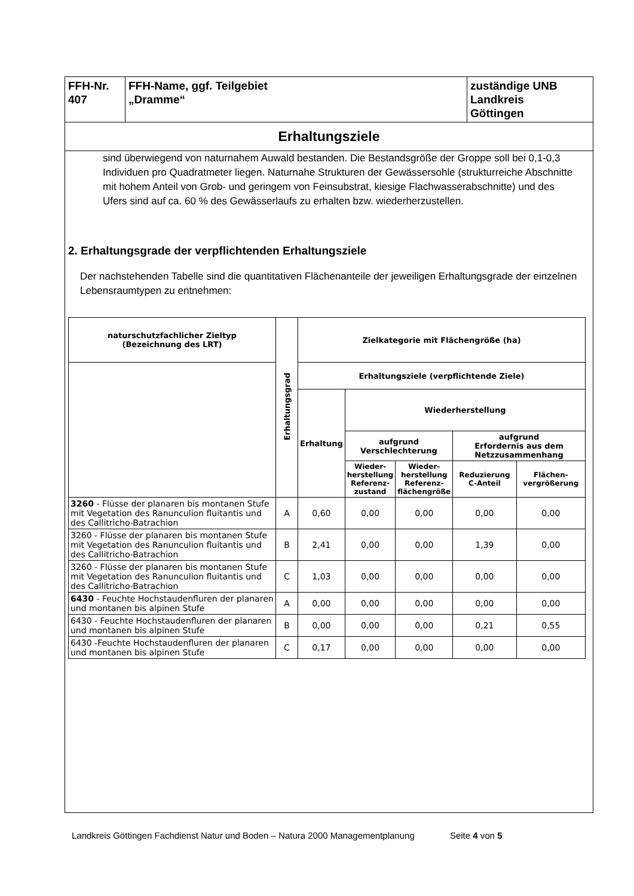| FFH-Nr. 407 | FFH-Name, ggf. Teilgebiet „Dramme“ | zuständige UNB Landkreis Göttingen |
Erhaltungsziele
sind überwiegend von naturnahem Auwald bestanden. Die Bestandsgröße der Groppe soll bei 0,1-0,3 Individuen pro Quadratmeter liegen. Naturnahe Strukturen der Gewässersohle (strukturreiche Abschnitte mit hohem Anteil von Grob- und geringem von Feinsubstrat, kiesige Flachwasserabschnitte) und des Ufers sind auf ca. 60 % des Gewässerlaufs zu erhalten bzw. wiederherzustellen.
2. Erhaltungsgrade der verpflichtenden Erhaltungsziele
Der nachstehenden Tabelle sind die quantitativen Flächenanteile der jeweiligen Erhaltungsgrade der einzelnen Lebensraumtypen zu entnehmen:
| naturschutzfachlicher Zieltyp (Bezeichnung des LRT) | Erhaltungsgrad | Zielkategorie mit Flächengröße (ha) | | | | |
| --- | --- | --- | --- | --- | --- | --- |
| | | Erhaltungsziele (verpflichtende Ziele) | | | | |
| | | Erhaltung | Wiederherstellung | | | |
| | | | aufgrund Verschlechterung | | aufgrund Erfordernis aus dem Netzzusammenhang | |
| | | | Wieder- herstellung Referenz- zustand | Wieder- herstellung Referenz- flächengröße | Reduzierung C-Anteil | Flächen- vergrößerung |
| 3260 - Flüsse der planaren bis montanen Stufe mit Vegetation des Ranunculion fluitantis und des Callitricho-Batrachion | A | 0,60 | 0,00 | 0,00 | 0,00 | 0,00 |
| 3260 - Flüsse der planaren bis montanen Stufe mit Vegetation des Ranunculion fluitantis und des Callitricho-Batrachion | B | 2,41 | 0,00 | 0,00 | 1,39 | 0,00 |
| 3260 - Flüsse der planaren bis montanen Stufe mit Vegetation des Ranunculion fluitantis und des Callitricho-Batrachion | C | 1,03 | 0,00 | 0,00 | 0,00 | 0,00 |
| 6430 - Feuchte Hochstaudenfluren der planaren und montanen bis alpinen Stufe | A | 0,00 | 0,00 | 0,00 | 0,00 | 0,00 |
| 6430 - Feuchte Hochstaudenfluren der planaren und montanen bis alpinen Stufe | B | 0,00 | 0,00 | 0,00 | 0,21 | 0,55 |
| 6430 -Feuchte Hochstaudenfluren der planaren und montanen bis alpinen Stufe | C | 0,17 | 0,00 | 0,00 | 0,00 | 0,00 |
Landkreis Göttingen Fachdienst Natur und Boden – Natura 2000 Managementplanung Seite 4 von 5